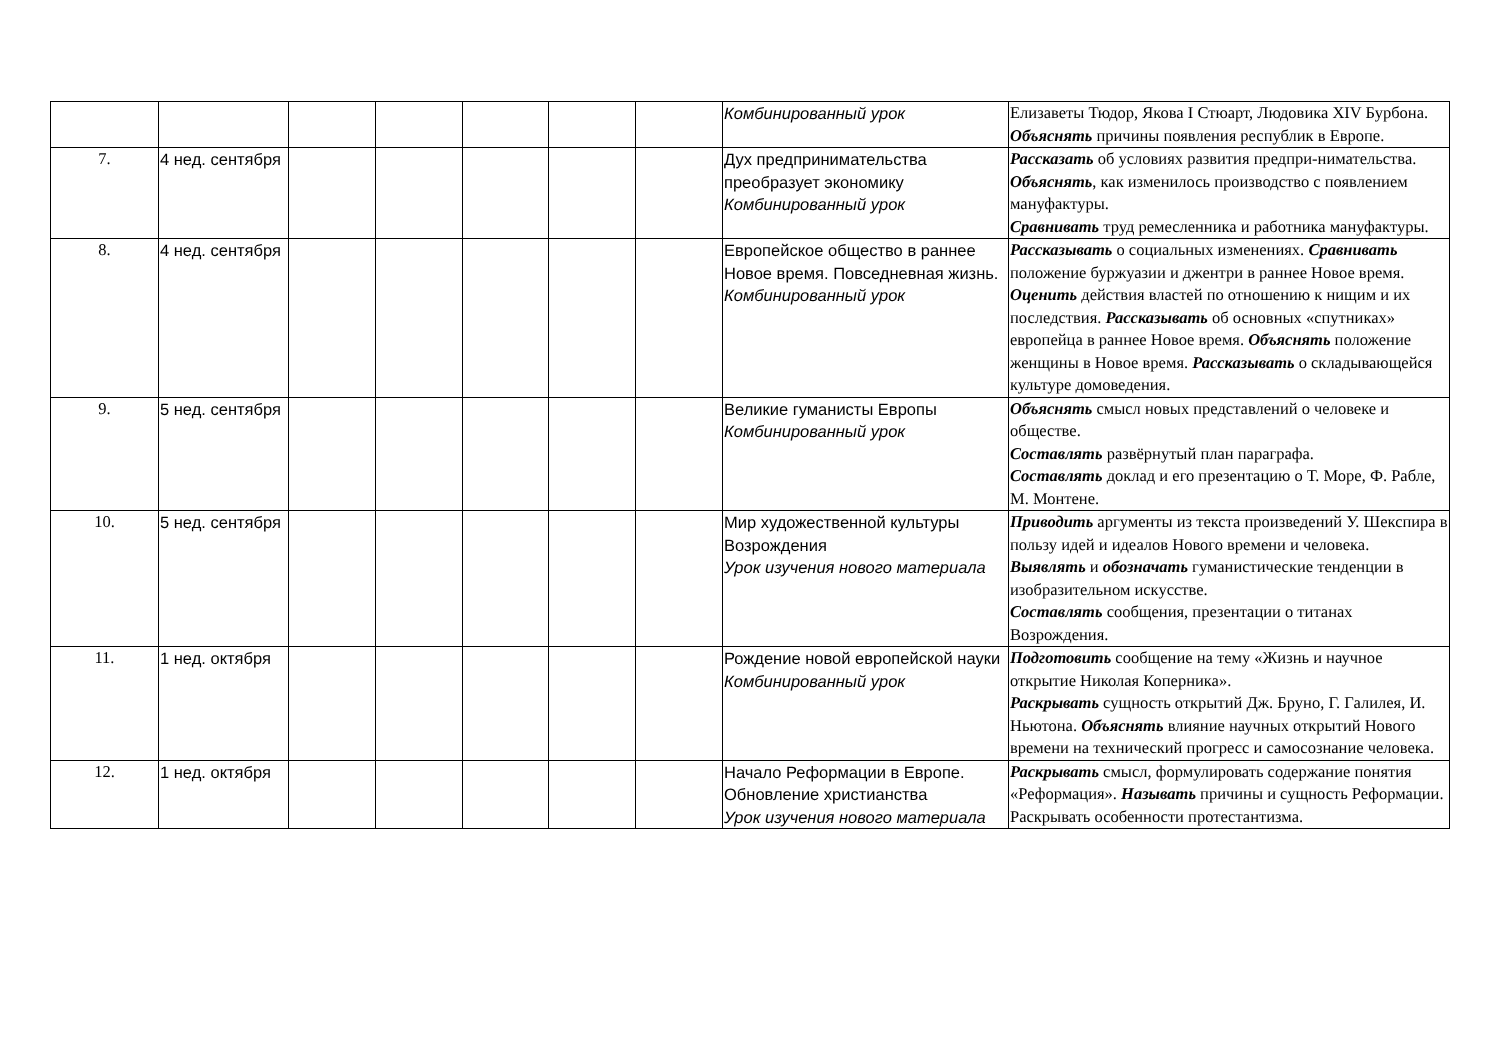| | | | | | | | Комбинированный урок | Елизаветы Тюдор, Якова I Стюарт, Людовика XIV Бурбона. Объяснять причины появления республик в Европе. |
| 7. | 4 нед. сентября | | | | | | Дух предпринимательства преобразует экономику Комбинированный урок | Рассказать об условиях развития предпри-нимательства. Объяснять , как изменилось производство с появлением мануфактуры. Сравнивать труд ремесленника и работника мануфактуры. |
| 8. | 4 нед. сентября | | | | | | Европейское общество в раннее Новое время. Повседневная жизнь. Комбинированный урок | Рассказывать о социальных изменениях. Сравнивать положение буржуазии и джентри в раннее Новое время. Оценить действия властей по отношению к нищим и их последствия. Рассказывать об основных «спутниках» европейца в раннее Новое время. Объяснять положение женщины в Новое время. Рассказывать о складывающейся культуре домоведения. |
| 9. | 5 нед. сентября | | | | | | Великие гуманисты Европы Комбинированный урок | Объяснять смысл новых представлений о человеке и обществе. Составлять развёрнутый план параграфа. Составлять доклад и его презентацию о Т. Море, Ф. Рабле, М. Монтене. |
| 10. | 5 нед. сентября | | | | | | Мир художественной культуры Возрождения Урок изучения нового материала | Приводить аргументы из текста произведений У. Шекспира в пользу идей и идеалов Нового времени и человека. Выявлять и обозначать гуманистические тенденции в изобразительном искусстве. Составлять сообщения, презентации о титанах Возрождения. |
| 11. | 1 нед. октября | | | | | | Рождение новой европейской науки Комбинированный урок | Подготовить сообщение на тему «Жизнь и научное открытие Николая Коперника». Раскрывать сущность открытий Дж. Бруно, Г. Галилея, И. Ньютона. Объяснять влияние научных открытий Нового времени на технический прогресс и самосознание человека. |
| 12. | 1 нед. октября | | | | | | Начало Реформации в Европе. Обновление христианства Урок изучения нового материала | Раскрывать смысл, формулировать содержание понятия «Реформация». Называть причины и сущность Реформации. Раскрывать особенности протестантизма. |